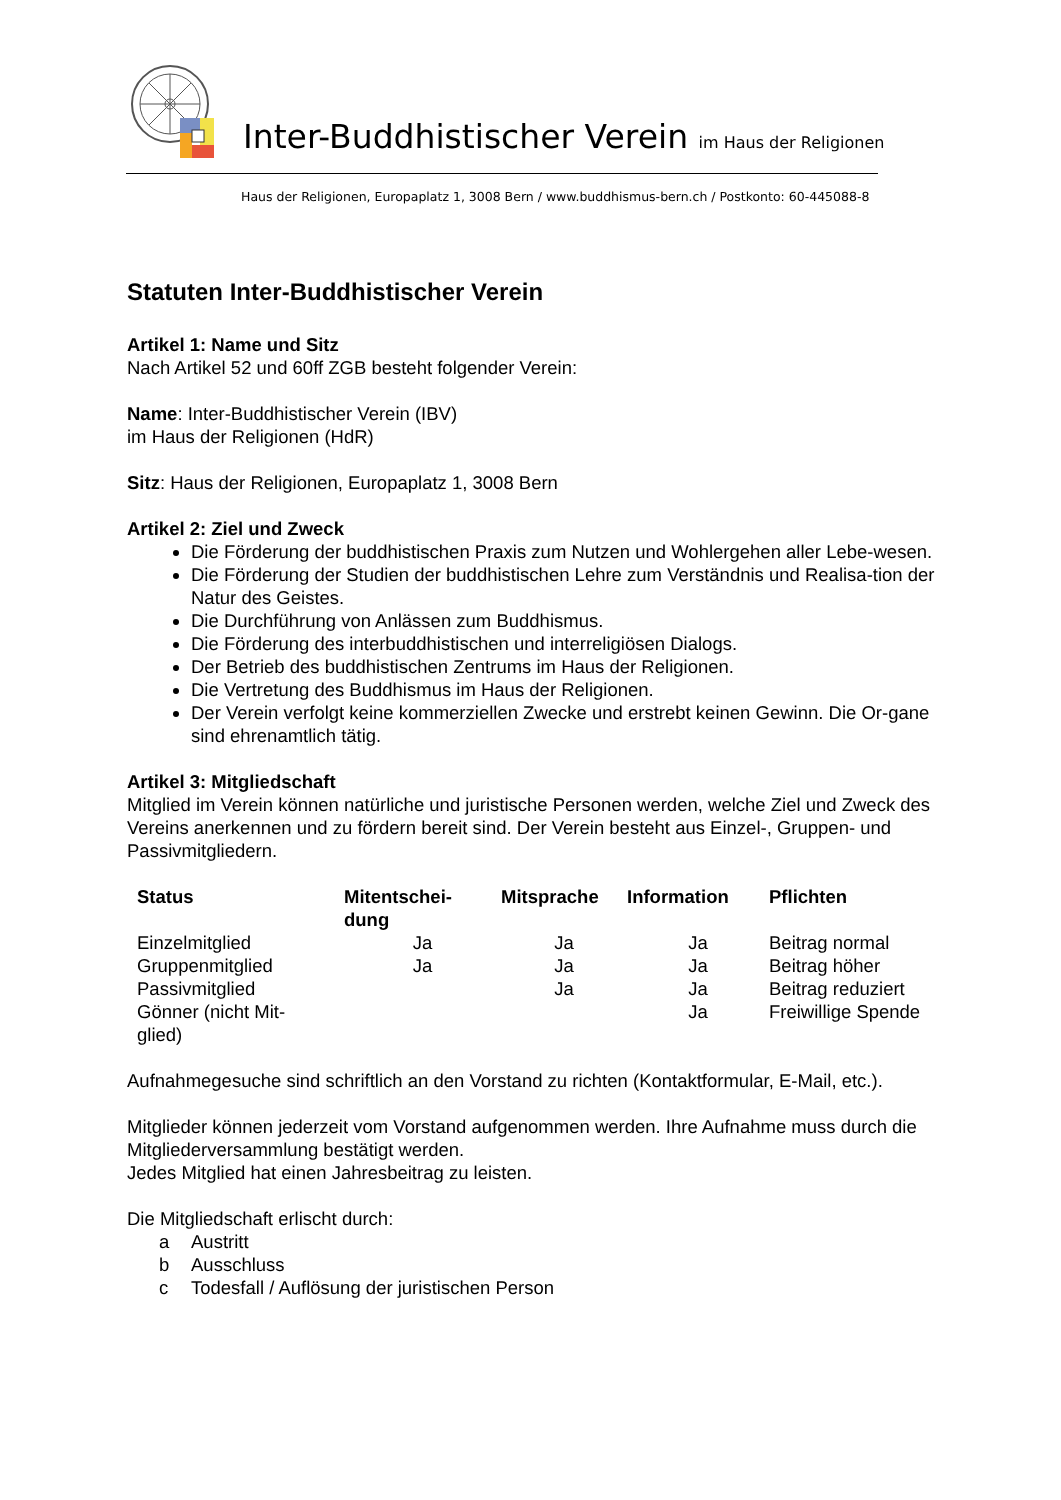Inter-Buddhistischer Verein im Haus der Religionen
Haus der Religionen, Europaplatz 1, 3008 Bern / www.buddhismus-bern.ch / Postkonto: 60-445088-8
Statuten Inter-Buddhistischer Verein
Artikel 1: Name und Sitz
Nach Artikel 52 und 60ff ZGB besteht folgender Verein:
Name: Inter-Buddhistischer Verein (IBV)
im Haus der Religionen (HdR)
Sitz: Haus der Religionen, Europaplatz 1, 3008 Bern
Artikel 2: Ziel und Zweck
Die Förderung der buddhistischen Praxis zum Nutzen und Wohlergehen aller Lebe-wesen.
Die Förderung der Studien der buddhistischen Lehre zum Verständnis und Realisa-tion der Natur des Geistes.
Die Durchführung von Anlässen zum Buddhismus.
Die Förderung des interbuddhistischen und interreligiösen Dialogs.
Der Betrieb des buddhistischen Zentrums im Haus der Religionen.
Die Vertretung des Buddhismus im Haus der Religionen.
Der Verein verfolgt keine kommerziellen Zwecke und erstrebt keinen Gewinn. Die Or-gane sind ehrenamtlich tätig.
Artikel 3: Mitgliedschaft
Mitglied im Verein können natürliche und juristische Personen werden, welche Ziel und Zweck des Vereins anerkennen und zu fördern bereit sind. Der Verein besteht aus Einzel-, Gruppen- und Passivmitgliedern.
| Status | Mitentschei- dung | Mitsprache | Information | Pflichten |
| --- | --- | --- | --- | --- |
| Einzelmitglied | Ja | Ja | Ja | Beitrag normal |
| Gruppenmitglied | Ja | Ja | Ja | Beitrag höher |
| Passivmitglied | | Ja | Ja | Beitrag reduziert |
| Gönner (nicht Mit- glied) | | | Ja | Freiwillige Spende |
Aufnahmegesuche sind schriftlich an den Vorstand zu richten (Kontaktformular, E-Mail, etc.).
Mitglieder können jederzeit vom Vorstand aufgenommen werden. Ihre Aufnahme muss durch die Mitgliederversammlung bestätigt werden.
Jedes Mitglied hat einen Jahresbeitrag zu leisten.
Die Mitgliedschaft erlischt durch:
a Austritt
b Ausschluss
c Todesfall / Auflösung der juristischen Person